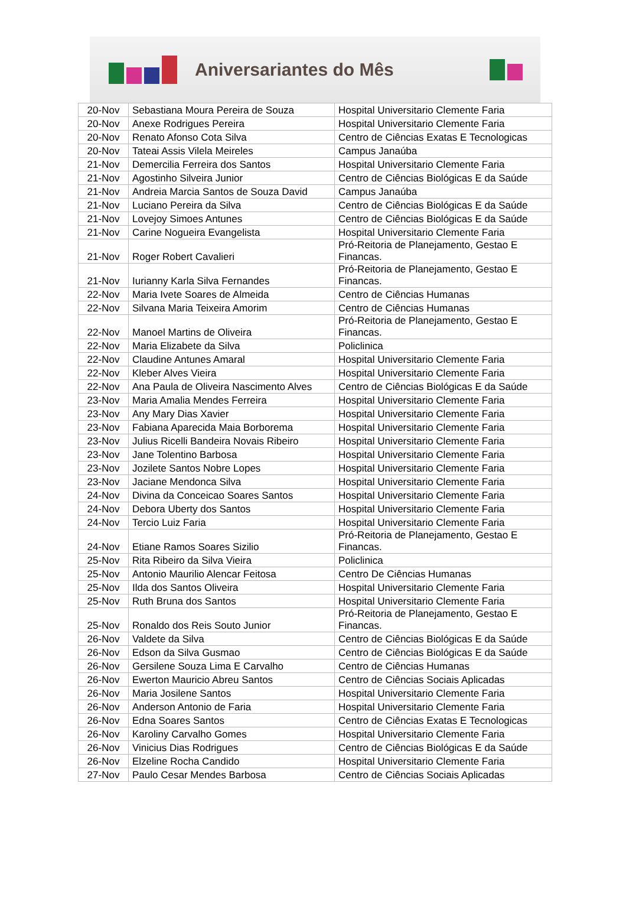Aniversariantes do Mês
| 20-Nov | Sebastiana Moura Pereira de Souza | Hospital Universitario Clemente Faria |
| 20-Nov | Anexe Rodrigues Pereira | Hospital Universitario Clemente Faria |
| 20-Nov | Renato Afonso Cota Silva | Centro de Ciências Exatas E Tecnologicas |
| 20-Nov | Tateai Assis Vilela Meireles | Campus Janaúba |
| 21-Nov | Demercilia Ferreira dos Santos | Hospital Universitario Clemente Faria |
| 21-Nov | Agostinho Silveira Junior | Centro de Ciências Biológicas E da Saúde |
| 21-Nov | Andreia Marcia Santos de Souza David | Campus Janaúba |
| 21-Nov | Luciano Pereira da Silva | Centro de Ciências Biológicas E da Saúde |
| 21-Nov | Lovejoy Simoes Antunes | Centro de Ciências Biológicas E da Saúde |
| 21-Nov | Carine Nogueira Evangelista | Hospital Universitario Clemente Faria |
| 21-Nov | Roger Robert Cavalieri | Pró-Reitoria de Planejamento, Gestao E Financas. |
| 21-Nov | Iurianny Karla Silva Fernandes | Pró-Reitoria de Planejamento, Gestao E Financas. |
| 22-Nov | Maria Ivete Soares de Almeida | Centro de Ciências Humanas |
| 22-Nov | Silvana Maria Teixeira Amorim | Centro de Ciências Humanas |
| 22-Nov | Manoel Martins de Oliveira | Pró-Reitoria de Planejamento, Gestao E Financas. |
| 22-Nov | Maria Elizabete da Silva | Policlinica |
| 22-Nov | Claudine Antunes Amaral | Hospital Universitario Clemente Faria |
| 22-Nov | Kleber Alves Vieira | Hospital Universitario Clemente Faria |
| 22-Nov | Ana Paula de Oliveira Nascimento Alves | Centro de Ciências Biológicas E da Saúde |
| 23-Nov | Maria Amalia Mendes Ferreira | Hospital Universitario Clemente Faria |
| 23-Nov | Any Mary Dias Xavier | Hospital Universitario Clemente Faria |
| 23-Nov | Fabiana Aparecida Maia Borborema | Hospital Universitario Clemente Faria |
| 23-Nov | Julius Ricelli Bandeira Novais Ribeiro | Hospital Universitario Clemente Faria |
| 23-Nov | Jane Tolentino Barbosa | Hospital Universitario Clemente Faria |
| 23-Nov | Jozilete Santos Nobre Lopes | Hospital Universitario Clemente Faria |
| 23-Nov | Jaciane Mendonca Silva | Hospital Universitario Clemente Faria |
| 24-Nov | Divina da Conceicao Soares Santos | Hospital Universitario Clemente Faria |
| 24-Nov | Debora Uberty dos Santos | Hospital Universitario Clemente Faria |
| 24-Nov | Tercio Luiz Faria | Hospital Universitario Clemente Faria |
| 24-Nov | Etiane Ramos Soares Sizilio | Pró-Reitoria de Planejamento, Gestao E Financas. |
| 25-Nov | Rita Ribeiro da Silva Vieira | Policlinica |
| 25-Nov | Antonio Maurilio Alencar Feitosa | Centro De Ciências Humanas |
| 25-Nov | Ilda dos Santos Oliveira | Hospital Universitario Clemente Faria |
| 25-Nov | Ruth Bruna dos Santos | Hospital Universitario Clemente Faria |
| 25-Nov | Ronaldo dos Reis Souto Junior | Pró-Reitoria de Planejamento, Gestao E Financas. |
| 26-Nov | Valdete da Silva | Centro de Ciências Biológicas E da Saúde |
| 26-Nov | Edson da Silva Gusmao | Centro de Ciências Biológicas E da Saúde |
| 26-Nov | Gersilene Souza Lima E Carvalho | Centro de Ciências Humanas |
| 26-Nov | Ewerton Mauricio Abreu Santos | Centro de Ciências Sociais Aplicadas |
| 26-Nov | Maria Josilene Santos | Hospital Universitario Clemente Faria |
| 26-Nov | Anderson Antonio de Faria | Hospital Universitario Clemente Faria |
| 26-Nov | Edna Soares Santos | Centro de Ciências Exatas E Tecnologicas |
| 26-Nov | Karoliny Carvalho Gomes | Hospital Universitario Clemente Faria |
| 26-Nov | Vinicius Dias Rodrigues | Centro de Ciências Biológicas E da Saúde |
| 26-Nov | Elzeline Rocha Candido | Hospital Universitario Clemente Faria |
| 27-Nov | Paulo Cesar Mendes Barbosa | Centro de Ciências Sociais Aplicadas |